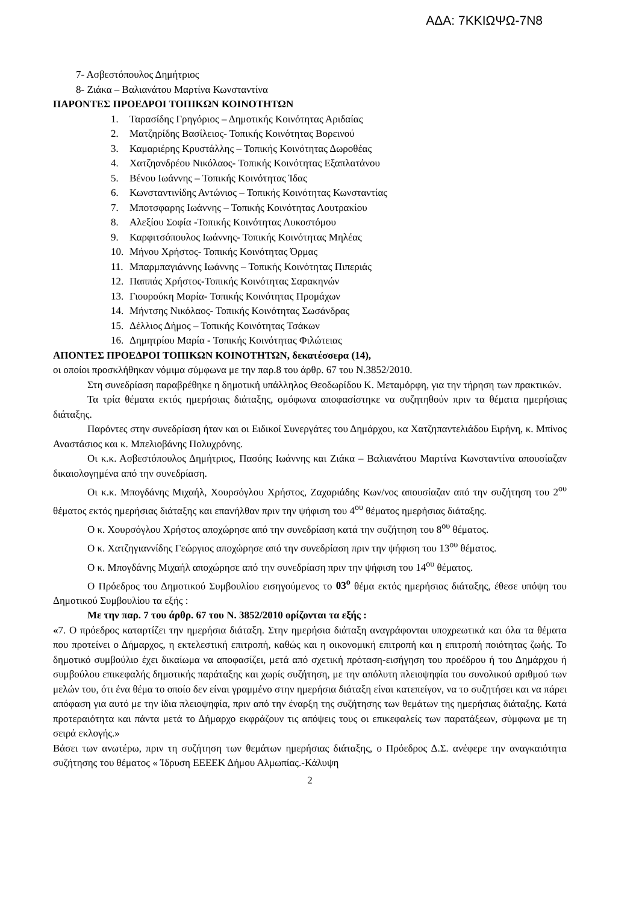ΑΔΑ: 7ΚΚΙΩΨΩ-7Ν8
7- Ασβεστόπουλος Δημήτριος
8- Ζιάκα – Βαλιανάτου Μαρτίνα Κωνσταντίνα
ΠΑΡΟΝΤΕΣ ΠΡΟΕΔΡΟΙ ΤΟΠΙΚΩΝ ΚΟΙΝΟΤΗΤΩΝ
1. Ταρασίδης Γρηγόριος – Δημοτικής Κοινότητας Αριδαίας
2. Ματζηρίδης Βασίλειος- Τοπικής Κοινότητας Βορεινού
3. Καμαριέρης Κρυστάλλης – Τοπικής Κοινότητας Δωροθέας
4. Χατζηανδρέου Νικόλαος- Τοπικής Κοινότητας Εξαπλατάνου
5. Βένου Ιωάννης – Τοπικής Κοινότητας Ίδας
6. Κωνσταντινίδης Αντώνιος – Τοπικής Κοινότητας Κωνσταντίας
7. Μποτσφαρης Ιωάννης – Τοπικής Κοινότητας Λουτρακίου
8. Αλεξίου Σοφία -Τοπικής Κοινότητας Λυκοστόμου
9. Καρφιτσόπουλος Ιωάννης- Τοπικής Κοινότητας Μηλέας
10. Μήνου Χρήστος- Τοπικής Κοινότητας Όρμας
11. Μπαρμπαγιάννης Ιωάννης – Τοπικής Κοινότητας Πιπεριάς
12. Παππάς Χρήστος-Τοπικής Κοινότητας Σαρακηνών
13. Γιουρούκη Μαρία- Τοπικής Κοινότητας Προμάχων
14. Μήντσης Νικόλαος- Τοπικής Κοινότητας Σωσάνδρας
15. Δέλλιος Δήμος – Τοπικής Κοινότητας Τσάκων
16. Δημητρίου Μαρία - Τοπικής Κοινότητας Φιλώτειας
ΑΠΟΝΤΕΣ ΠΡΟΕΔΡΟΙ ΤΟΠΙΚΩΝ ΚΟΙΝΟΤΗΤΩΝ, δεκατέσσερα (14),
οι οποίοι προσκλήθηκαν νόμιμα σύμφωνα με την παρ.8 του άρθρ. 67 του Ν.3852/2010.
Στη συνεδρίαση παραβρέθηκε η δημοτική υπάλληλος Θεοδωρίδου Κ. Μεταμόρφη, για την τήρηση των πρακτικών.
Τα τρία θέματα εκτός ημερήσιας διάταξης, ομόφωνα αποφασίστηκε να συζητηθούν πριν τα θέματα ημερήσιας διάταξης.
Παρόντες στην συνεδρίαση ήταν και οι Ειδικοί Συνεργάτες του Δημάρχου, κα Χατζηπαντελιάδου Ειρήνη, κ. Μπίνος Αναστάσιος και κ. Μπελιοβάνης Πολυχρόνης.
Οι κ.κ. Ασβεστόπουλος Δημήτριος, Πασόης Ιωάννης και Ζιάκα – Βαλιανάτου Μαρτίνα Κωνσταντίνα απουσίαζαν δικαιολογημένα από την συνεδρίαση.
Οι κ.κ. Μπογδάνης Μιχαήλ, Χουρσόγλου Χρήστος, Ζαχαριάδης Κων/νος απουσίαζαν από την συζήτηση του 2<sup>ου</sup> θέματος εκτός ημερήσιας διάταξης και επανήλθαν πριν την ψήφιση του 4<sup>ου</sup> θέματος ημερήσιας διάταξης.
Ο κ. Χουρσόγλου Χρήστος αποχώρησε από την συνεδρίαση κατά την συζήτηση του 8<sup>ου</sup> θέματος.
Ο κ. Χατζηγιαννίδης Γεώργιος αποχώρησε από την συνεδρίαση πριν την ψήφιση του 13<sup>ου</sup> θέματος.
Ο κ. Μπογδάνης Μιχαήλ αποχώρησε από την συνεδρίαση πριν την ψήφιση του 14<sup>ου</sup> θέματος.
Ο Πρόεδρος του Δημοτικού Συμβουλίου εισηγούμενος το 03<sup>ο</sup> θέμα εκτός ημερήσιας διάταξης, έθεσε υπόψη του Δημοτικού Συμβουλίου τα εξής :
Με την παρ. 7 του άρθρ. 67 του Ν. 3852/2010 ορίζονται τα εξής :
«7. Ο πρόεδρος καταρτίζει την ημερήσια διάταξη. Στην ημερήσια διάταξη αναγράφονται υποχρεωτικά και όλα τα θέματα που προτείνει ο Δήμαρχος, η εκτελεστική επιτροπή, καθώς και η οικονομική επιτροπή και η επιτροπή ποιότητας ζωής. Το δημοτικό συμβούλιο έχει δικαίωμα να αποφασίζει, μετά από σχετική πρόταση-εισήγηση του προέδρου ή του Δημάρχου ή συμβούλου επικεφαλής δημοτικής παράταξης και χωρίς συζήτηση, με την απόλυτη πλειοψηφία του συνολικού αριθμού των μελών του, ότι ένα θέμα το οποίο δεν είναι γραμμένο στην ημερήσια διάταξη είναι κατεπείγον, να το συζητήσει και να πάρει απόφαση για αυτό με την ίδια πλειοψηφία, πριν από την έναρξη της συζήτησης των θεμάτων της ημερήσιας διάταξης. Κατά προτεραιότητα και πάντα μετά το Δήμαρχο εκφράζουν τις απόψεις τους οι επικεφαλείς των παρατάξεων, σύμφωνα με τη σειρά εκλογής.»
Βάσει των ανωτέρω, πριν τη συζήτηση των θεμάτων ημερήσιας διάταξης, ο Πρόεδρος Δ.Σ. ανέφερε την αναγκαιότητα συζήτησης του θέματος « Ίδρυση ΕΕΕΕΚ Δήμου Αλμωπίας.-Κάλυψη
2